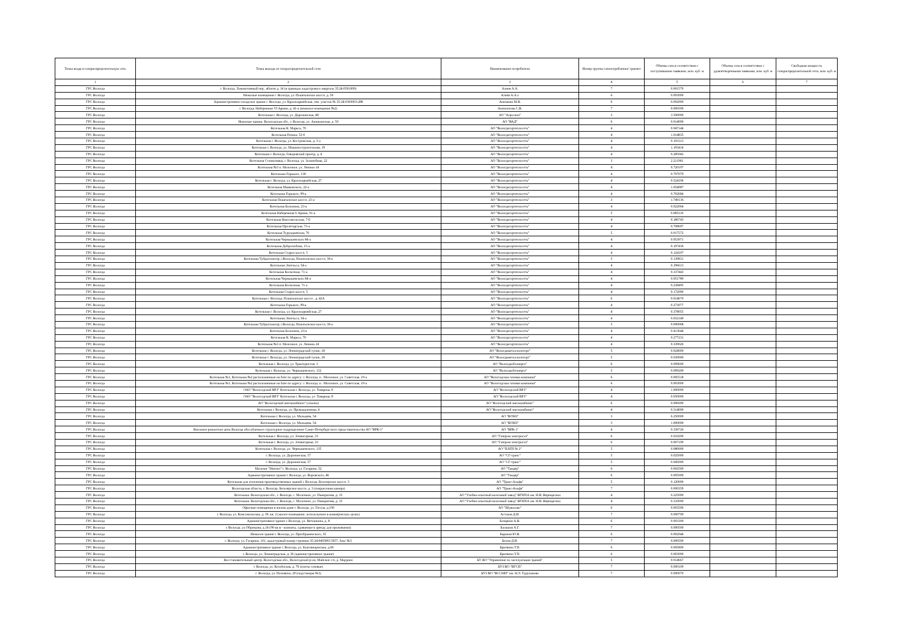| Точка входа в газораспределительную сеть | Точка выхода из газораспределительной сети | Наименование потребителя | Номер группы газопотребления/ транзит | Объемы газа в соответствии с поступившими заявками, млн. куб. м | Объемы газа в соответствии с удовлетворенными заявками, млн. куб. м | Свободная мощность газораспределительной сети, млн. куб. м |
| --- | --- | --- | --- | --- | --- | --- |
| 1 | 2 | 3 | 4 | 5 | 6 | 7 |
| ГРС Вологда | г. Вологда, Локомотивный пер., вблизи д. 14 (в границах кадастрового квартала 35:24:0501009) | Алиев А.А. | 7 | 0.001570 | | |
| ГРС Вологда | Нежилые помещения г. Вологда, ул. Пошехонское шоссе, д. 50 | Алиев А.А.о | 6 | 0.003000 | | |
| ГРС Вологда | Административно-складское здание г. Вологда, ул. Красноармейская, зем. участок № 35:24:0303003:288 | Аничкова М.В. | 6 | 0.002000 | | |
| ГРС Вологда | г. Вологда, Набережная VI Армии, д. 41-а (нежилое помещение №2) | Анпилогова С.В. | 7 | 0.000300 | | |
| ГРС Вологда | Котельная г. Вологда, ул. Доронинская, 48 | АО "Агроскон" | 3 | 3.500000 | | |
| ГРС Вологда | Нежилые здания. Вологодская обл., г. Вологда, ул. Ананьинская, д. 50 | АО "ВАД" | 6 | 0.014000 | | |
| ГРС Вологда | Котельная К. Маркса, 70 | АО "Вологдагортеплосеть" | 4 | 0.947144 | | |
| ГРС Вологда | Котельная Разина, 53-б | АО "Вологдагортеплосеть" | 4 | 1.014835 | | |
| ГРС Вологда | Котельная г. Вологда, ул. Костромская, д. 3-а | АО "Вологдагортеплосеть" | 4 | 0.193313 | | |
| ГРС Вологда | Котельная г. Вологда, ул. Машиностроительная, 19 | АО "Вологдагортеплосеть" | 4 | 1.193414 | | |
| ГРС Вологда | Котельная г. Вологда, Говоровский проезд, д. 4 | АО "Вологдагортеплосеть" | 4 | 0.285043 | | |
| ГРС Вологда | Котельная Станкозавод, г. Вологда, ул. Залинейная, 22 | АО "Вологдагортеплосеть" | 3 | 2.211901 | | |
| ГРС Вологда | Котельная №3 п. Молочное, ул. Ленина-14 | АО "Вологдагортеплосеть" | 4 | 0.720197 | | |
| ГРС Вологда | Котельная Горького, 130 | АО "Вологдагортеплосеть" | 4 | 0.797079 | | |
| ГРС Вологда | Котельная г. Вологда, ул. Красноармейская, 27 | АО "Вологдагортеплосеть" | 4 | 0.524106 | | |
| ГРС Вологда | Котельная Маяковского, 22-а | АО "Вологдагортеплосеть" | 4 | 1.054987 | | |
| ГРС Вологда | Котельная Горького, 99-а | АО "Вологдагортеплосеть" | 4 | 0.702684 | | |
| ГРС Вологда | Котельная Пошехонское шоссе, 23-а | АО "Вологдагортеплосеть" | 3 | 1.749136 | | |
| ГРС Вологда | Котельная Болонина, 23-а | АО "Вологдагортеплосеть" | 4 | 0.922064 | | |
| ГРС Вологда | Котельная Набережная 6 Армии, 91-а | АО "Вологдагортеплосеть" | 5 | 0.085119 | | |
| ГРС Вологда | Котельная Комсомольская, 7-б | АО "Вологдагортеплосеть" | 4 | 0.186743 | | |
| ГРС Вологда | Котельная Пролетарская, 73-а | АО "Вологдагортеплосеть" | 4 | 0.708697 | | |
| ГРС Вологда | Котельная Турундаевская, 70 | АО "Вологдагортеплосеть" | 5 | 0.017572 | | |
| ГРС Вологда | Котельная Чернышевского 84-а | АО "Вологдагортеплосеть" | 4 | 0.953971 | | |
| ГРС Вологда | Котельная Добролюбова, 15-а | АО "Вологдагортеплосеть" | 4 | 0.197436 | | |
| ГРС Вологда | Котельная Старое шоссе, 5 | АО "Вологдагортеплосеть" | 4 | 0.124107 | | |
| ГРС Вологда | Котельная Тубдиспансер, г.Вологда, Пошехонское шоссе, 36-а | АО "Вологдагортеплосеть" | 5 | 0.139831 | | |
| ГРС Вологда | Котельная Энгельса, 54-а | АО "Вологдагортеплосеть" | 4 | 0.196613 | | |
| ГРС Вологда | Котельная Колхозная, 71-а | АО "Вологдагортеплосеть" | 4 | 0.337443 | | |
| ГРС Вологда | Котельная Чернышевского 84-а | АО "Вологдагортеплосеть" | 4 | 0.051789 | | |
| ГРС Вологда | Котельная Колхозная, 71-а | АО "Вологдагортеплосеть" | 4 | 0.238495 | | |
| ГРС Вологда | Котельная Старое шоссе, 5 | АО "Вологдагортеплосеть" | 4 | 0.172090 | | |
| ГРС Вологда | Котельная г. Вологда, Пошехонское шоссе , д. 42А | АО "Вологдагортеплосеть" | 6 | 0.014670 | | |
| ГРС Вологда | Котельная Горького, 99-а | АО "Вологдагортеплосеть" | 4 | 0.273077 | | |
| ГРС Вологда | Котельная г. Вологда, ул. Красноармейская, 27 | АО "Вологдагортеплосеть" | 4 | 0.378055 | | |
| ГРС Вологда | Котельная Энгельса, 54-а | АО "Вологдагортеплосеть" | 4 | 0.032140 | | |
| ГРС Вологда | Котельная Тубдиспансер, г.Вологда, Пошехонское шоссе, 36-а | АО "Вологдагортеплосеть" | 5 | 0.000068 | | |
| ГРС Вологда | Котельная Болонина, 23-а | АО "Вологдагортеплосеть" | 4 | 0.413644 | | |
| ГРС Вологда | Котельная К. Маркса, 70 | АО "Вологдагортеплосеть" | 4 | 0.277231 | | |
| ГРС Вологда | Котельная №3 п. Молочное, ул. Ленина-14 | АО "Вологдагортеплосеть" | 4 | 0.339026 | | |
| ГРС Вологда | Котельная г. Вологда, ул. Ленинградский тупик, 18 | АО "Вологдаметаллоопторг" | 5 | 0.024000 | | |
| ГРС Вологда | Котельная г. Вологда, ул. Ленинградский тупик, 18 | АО "Вологдаметаллоопторг" | 5 | 0.030000 | | |
| ГРС Вологда | Котельная г. Вологда, ул. Трактористов, 3 | АО "Вологдаоблэнерго" | 6 | 0.009600 | | |
| ГРС Вологда | Котельная г. Вологда, ул. Чернышевского, 132 | АО "Вологдаоблэнерго" | 5 | 0.099200 | | |
| ГРС Вологда | Котельная №1, Котельная №2 расположенные на базе по адресу: г. Вологда, п.. Молочное, ул. Советская, 19-а | АО "Вологодская газовая компания" | 6 | 0.005518 | | |
| ГРС Вологда | Котельная №1, Котельная №2 расположенные на базе по адресу: г. Вологда, п.. Молочное, ул. Советская, 19-а | АО "Вологодская газовая компания" | 6 | 0.003000 | | |
| ГРС Вологда | ОАО "Вологодский ВРЗ" Котельная г. Вологда, ул. Товарная, 8 | АО "Вологодский ВРЗ" | 4 | 1.000000 | | |
| ГРС Вологда | ОАО "Вологодский ВРЗ" Котельная г. Вологда, ул. Товарная, 8 | АО "Вологодский ВРЗ" | 4 | 0.050000 | | |
| ГРС Вологда | АО "Вологодский мясокомбинат" (опалка) | АО "Вологодский мясокомбинат" | 6 | 0.006000 | | |
| ГРС Вологда | Котельная г. Вологда, ул. Промышленная, 4 | АО "Вологодский мясокомбинат" | 4 | 0.314000 | | |
| ГРС Вологда | Котельная г. Вологда, ул. Мальцева, 54 | АО "ВОМЗ" | 3 | 6.250000 | | |
| ГРС Вологда | Котельная г. Вологда, ул. Мальцева, 54 | АО "ВОМЗ" | 3 | 1.000000 | | |
| ГРС Вологда | Вагонное ремонтное депо Вологда обособленное структурное подразделение Санкт-Петербургского представительства АО "ВРК-1" | АО "ВРК-1" | 4 | 0.336726 | | |
| ГРС Вологда | Котельная г. Вологда, ул. Элеваторная, 33 | АО "Газпром электрогаз" | 6 | 0.010200 | | |
| ГРС Вологда | Котельная г. Вологда, ул. Элеваторная, 33 | АО "Газпром электрогаз" | 6 | 0.007199 | | |
| ГРС Вологда | Котельная г. Вологда, ул. Чернышевского, 135 | АО "ПАТП № 2" | 5 | 0.080000 | | |
| ГРС Вологда | г. Вологда, ул. Доронинская, 57 | АО "СГ-транс" | 5 | 0.025000 | | |
| ГРС Вологда | г. Вологда, ул. Доронинская, 57 | АО "СГ-транс" | 5 | 0.045000 | | |
| ГРС Вологда | Магазин "Магнит" г. Вологда, ул. Гагарина, 52 | АО "Тандер" | 6 | 0.002500 | | |
| ГРС Вологда | Административное здание г. Вологда, ул. Воровского, 46 | АО "Тандер" | 6 | 0.005000 | | |
| ГРС Вологда | Котельная для отопления производственных зданий г. Вологда, Белозерское шоссе, 3 | АО "Транс-Альфа" | 5 | 0.120000 | | |
| ГРС Вологда | Вологодская область, г. Вологда, Белозерское шоссе, д. 3 (покрасочная камера) | АО "Транс-Альфа" | 7 | 0.000359 | | |
| ГРС Вологда | Котельная. Вологодская обл., г. Вологда, с. Молочное, ул. Панкратова, д. 15 | АО "Учебно-опытный молочный завод" ВГМХА им. Н.В. Верещагина | 4 | 0.225000 | | |
| ГРС Вологда | Котельная. Вологодская обл., г. Вологда, с. Молочное, ул. Панкратова, д. 15 | АО "Учебно-опытный молочный завод" ВГМХА им. Н.В. Верещагина | 4 | 0.310000 | | |
| ГРС Вологда | Офисные помещения в жилом доме г. Вологда, ул. Гоголя, д.100 | АО "Шувалово" | 6 | 0.003500 | | |
| ГРС Вологда | г. Вологда, ул. Комсомольская, д. 39, кв. 2 (жилое помещение, используемое в коммерческих целях) | Астахов Д.И. | 7 | 0.000700 | | |
| ГРС Вологда | Административное здание г. Вологда, ул. Ветошкина, д. 8 | Базаркин А.В. | 6 | 0.003300 | | |
| ГРС Вологда | г. Вологда, ул.Образцова, д.14 (90 кв.м - комнаты, сдаваемые в аренду для проживания) | Балашов А.Г. | 7 | 0.000500 | | |
| ГРС Вологда | Нежилое здание г. Вологда, ул. Преображенского, 35 | Баранов Ю.В. | 6 | 0.002044 | | |
| ГРС Вологда | г. Вологда, ул. Гагарина, 101, кадастровый номер строения 35:24:0403003:5657, бокс №5 | Белов Д.Н. | 7 | 0.000500 | | |
| ГРС Вологда | Административное здание г. Вологда, ул. Благовещенская, д.66 | Бритвина Т.П. | 6 | 0.005800 | | |
| ГРС Вологда | г. Вологда, ул. Ленинградская, д. 36 (административное здание) | Бритвина Т.П. | 6 | 0.003000 | | |
| ГРС Вологда | Восстановительный центр. Вологодская обл., Вологодский р-он, Майское с/п, д. Маурино | БУ ВО "Управление по эксплуатации зданий" | 5 | 0.014667 | | |
| ГРС Вологда | г. Вологда, ул. Козлёнская, д. 76 (плиты газовые) | БУЗ ВО "ВГСП" | 7 | 0.000109 | | |
| ГРС Вологда | г. Вологда, ул. Поповича, 20 (подстанция №3) | БУЗ ВО "ВССМП" им. Н.Л. Турупанова | 7 | 0.000070 | | |